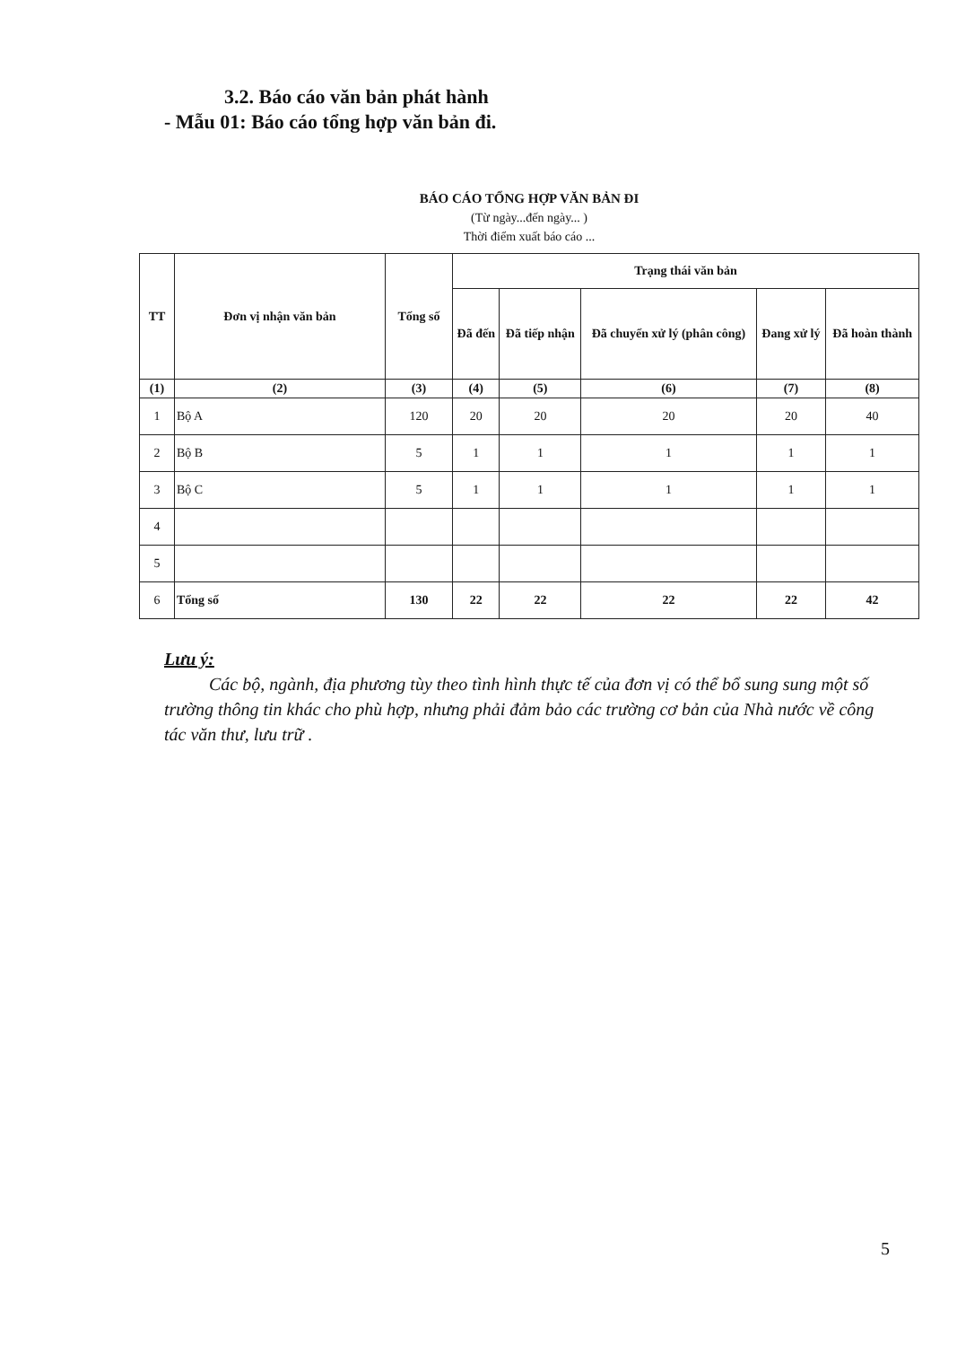3.2. Báo cáo văn bản phát hành
- Mẫu 01: Báo cáo tổng hợp văn bản đi.
BÁO CÁO TỔNG HỢP VĂN BẢN ĐI
(Từ ngày...đến ngày... )
Thời điểm xuất báo cáo ...
| TT | Đơn vị nhận văn bản | Tổng số | Trạng thái văn bản | | | | |
| --- | --- | --- | --- | --- | --- | --- | --- |
| | | | Đã đến | Đã tiếp nhận | Đã chuyển xử lý (phân công) | Đang xử lý | Đã hoàn thành |
| (1) | (2) | (3) | (4) | (5) | (6) | (7) | (8) |
| 1 | Bộ A | 120 | 20 | 20 | 20 | 20 | 40 |
| 2 | Bộ B | 5 | 1 | 1 | 1 | 1 | 1 |
| 3 | Bộ C | 5 | 1 | 1 | 1 | 1 | 1 |
| 4 | | | | | | | |
| 5 | | | | | | | |
| 6 | Tổng số | 130 | 22 | 22 | 22 | 22 | 42 |
Lưu ý:
Các bộ, ngành, địa phương tùy theo tình hình thực tế của đơn vị có thể bổ sung sung một số trường thông tin khác cho phù hợp, nhưng phải đảm bảo các trường cơ bản của Nhà nước về công tác văn thư, lưu trữ .
5